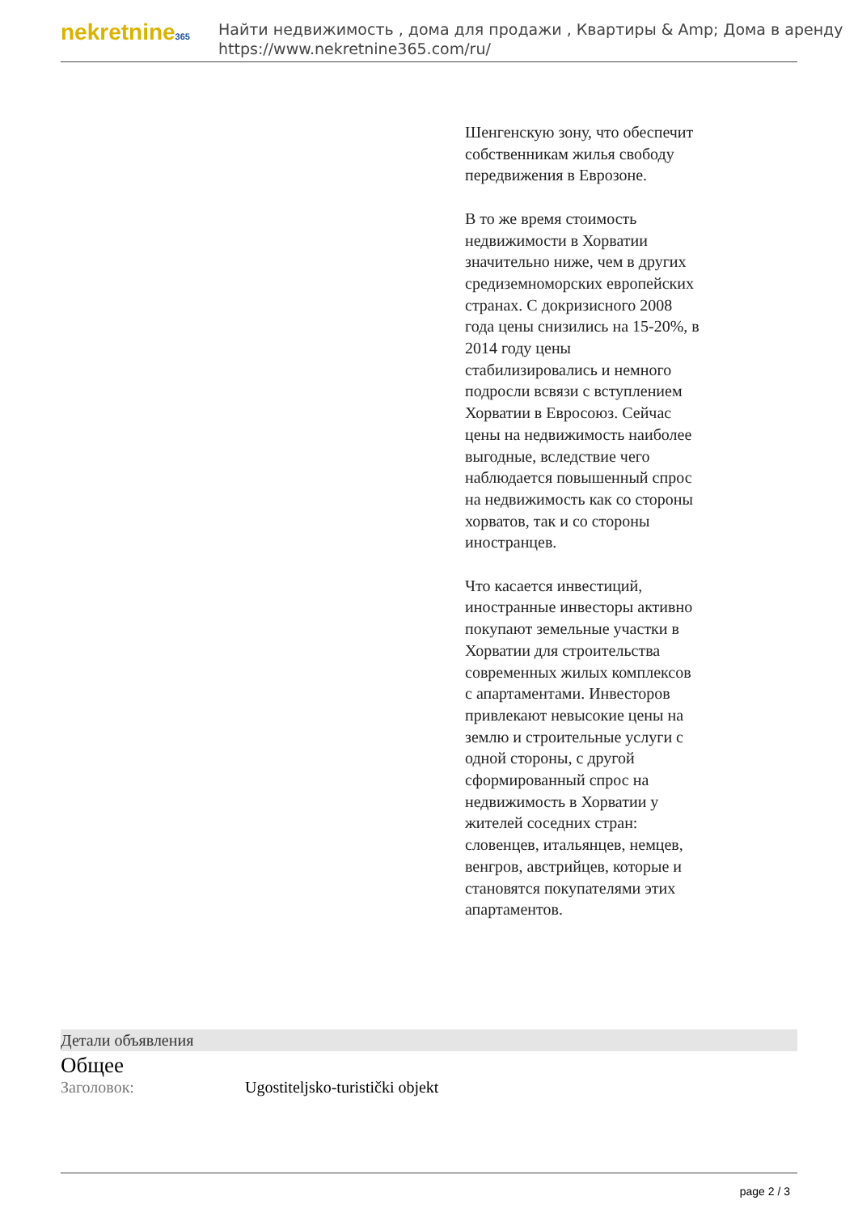nekretnine365
Найти недвижимость , дома для продажи , Квартиры & Amp; Дома в аренду
https://www.nekretnine365.com/ru/
Шенгенскую зону, что обеспечит собственникам жилья свободу передвижения в Еврозоне.
В то же время стоимость недвижимости в Хорватии значительно ниже, чем в других средиземноморских европейских странах. С докризисного 2008 года цены снизились на 15-20%, в 2014 году цены стабилизировались и немного подросли всвязи с вступлением Хорватии в Евросоюз. Сейчас цены на недвижимость наиболее выгодные, вследствие чего наблюдается повышенный спрос на недвижимость как со стороны хорватов, так и со стороны иностранцев.
Что касается инвестиций, иностранные инвесторы активно покупают земельные участки в Хорватии для строительства современных жилых комплексов с апартаментами. Инвесторов привлекают невысокие цены на землю и строительные услуги с одной стороны, с другой сформированный спрос на недвижимость в Хорватии у жителей соседних стран: словенцев, итальянцев, немцев, венгров, австрийцев, которые и становятся покупателями этих апартаментов.
Детали объявления
Общее
| Заголовок: | Ugostiteljsko-turistički objekt |
page 2 / 3